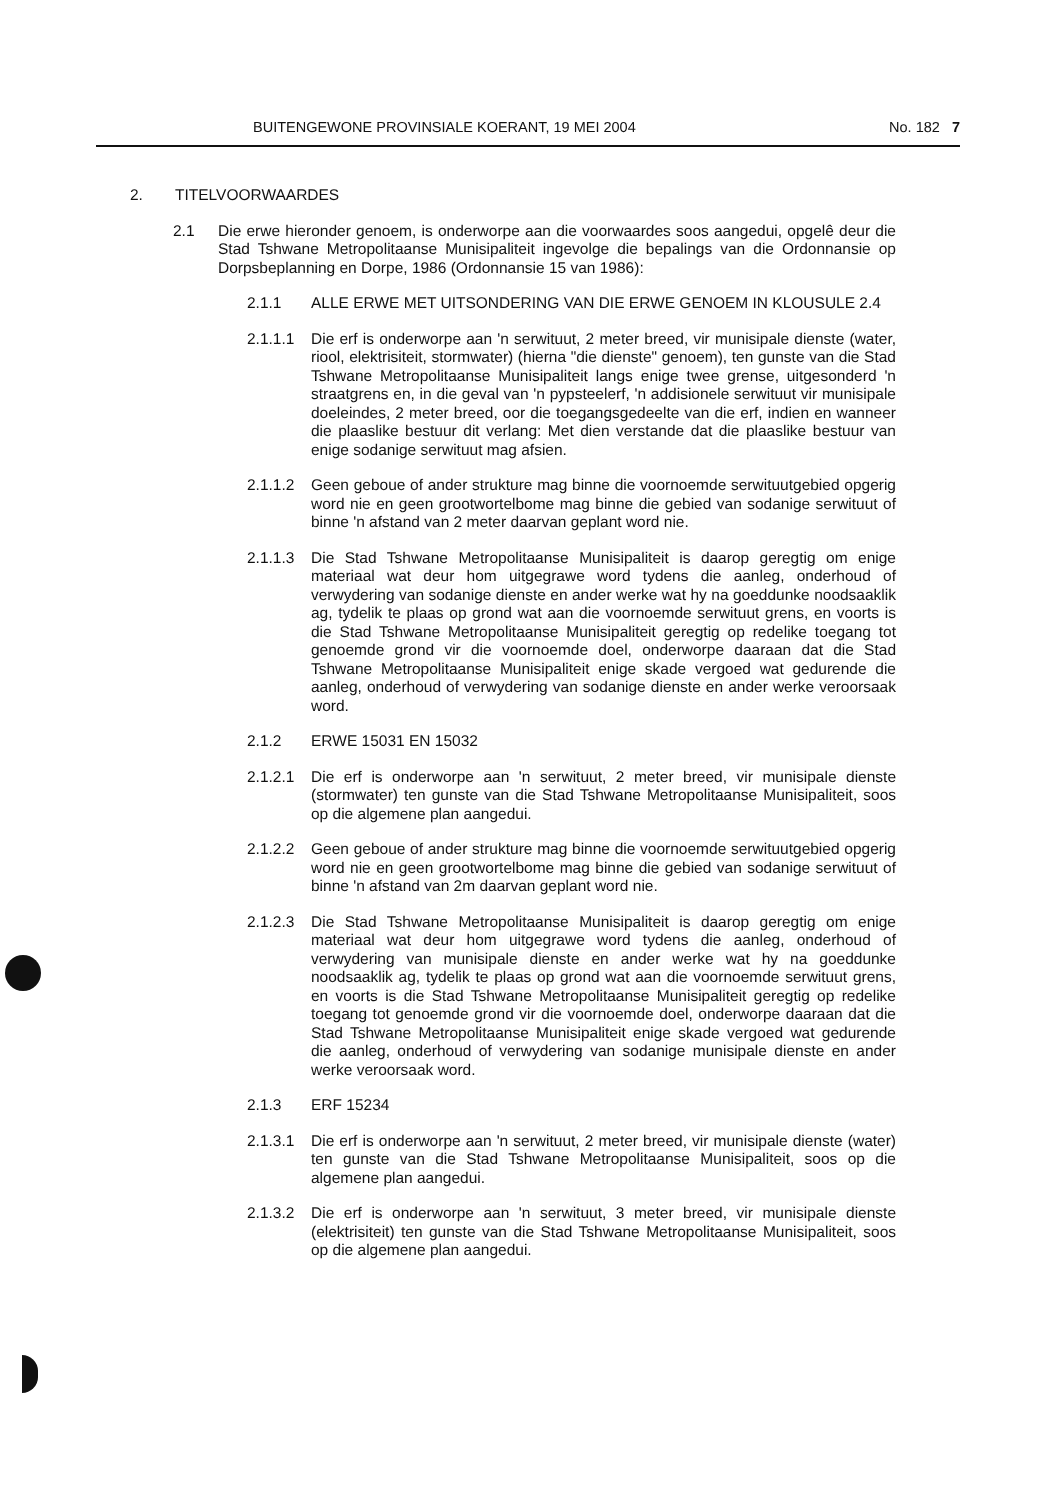BUITENGEWONE PROVINSIALE KOERANT, 19 MEI 2004 No. 182 7
2. TITELVOORWAARDES
2.1 Die erwe hieronder genoem, is onderworpe aan die voorwaardes soos aangedui, opgelê deur die Stad Tshwane Metropolitaanse Munisipaliteit ingevolge die bepalings van die Ordonnansie op Dorpsbeplanning en Dorpe, 1986 (Ordonnansie 15 van 1986):
2.1.1 ALLE ERWE MET UITSONDERING VAN DIE ERWE GENOEM IN KLOUSULE 2.4
2.1.1.1
Die erf is onderworpe aan 'n serwituut, 2 meter breed, vir munisipale dienste (water, riool, elektrisiteit, stormwater) (hierna "die dienste" genoem), ten gunste van die Stad Tshwane Metropolitaanse Munisipaliteit langs enige twee grense, uitgesonderd 'n straatgrens en, in die geval van 'n pypsteelerf, 'n addisionele serwituut vir munisipale doeleindes, 2 meter breed, oor die toegangsgedeelte van die erf, indien en wanneer die plaaslike bestuur dit verlang: Met dien verstande dat die plaaslike bestuur van enige sodanige serwituut mag afsien.
2.1.1.2
Geen geboue of ander strukture mag binne die voornoemde serwituutgebied opgerig word nie en geen grootwortelbome mag binne die gebied van sodanige serwituut of binne 'n afstand van 2 meter daarvan geplant word nie.
2.1.1.3
Die Stad Tshwane Metropolitaanse Munisipaliteit is daarop geregtig om enige materiaal wat deur hom uitgegrawe word tydens die aanleg, onderhoud of verwydering van sodanige dienste en ander werke wat hy na goeddunke noodsaaklik ag, tydelik te plaas op grond wat aan die voornoemde serwituut grens, en voorts is die Stad Tshwane Metropolitaanse Munisipaliteit geregtig op redelike toegang tot genoemde grond vir die voornoemde doel, onderworpe daaraan dat die Stad Tshwane Metropolitaanse Munisipaliteit enige skade vergoed wat gedurende die aanleg, onderhoud of verwydering van sodanige dienste en ander werke veroorsaak word.
2.1.2 ERWE 15031 EN 15032
2.1.2.1
Die erf is onderworpe aan 'n serwituut, 2 meter breed, vir munisipale dienste (stormwater) ten gunste van die Stad Tshwane Metropolitaanse Munisipaliteit, soos op die algemene plan aangedui.
2.1.2.2
Geen geboue of ander strukture mag binne die voornoemde serwituutgebied opgerig word nie en geen grootwortelbome mag binne die gebied van sodanige serwituut of binne 'n afstand van 2m daarvan geplant word nie.
2.1.2.3
Die Stad Tshwane Metropolitaanse Munisipaliteit is daarop geregtig om enige materiaal wat deur hom uitgegrawe word tydens die aanleg, onderhoud of verwydering van munisipale dienste en ander werke wat hy na goeddunke noodsaaklik ag, tydelik te plaas op grond wat aan die voornoemde serwituut grens, en voorts is die Stad Tshwane Metropolitaanse Munisipaliteit geregtig op redelike toegang tot genoemde grond vir die voornoemde doel, onderworpe daaraan dat die Stad Tshwane Metropolitaanse Munisipaliteit enige skade vergoed wat gedurende die aanleg, onderhoud of verwydering van sodanige munisipale dienste en ander werke veroorsaak word.
2.1.3 ERF 15234
2.1.3.1
Die erf is onderworpe aan 'n serwituut, 2 meter breed, vir munisipale dienste (water) ten gunste van die Stad Tshwane Metropolitaanse Munisipaliteit, soos op die algemene plan aangedui.
2.1.3.2
Die erf is onderworpe aan 'n serwituut, 3 meter breed, vir munisipale dienste (elektrisiteit) ten gunste van die Stad Tshwane Metropolitaanse Munisipaliteit, soos op die algemene plan aangedui.